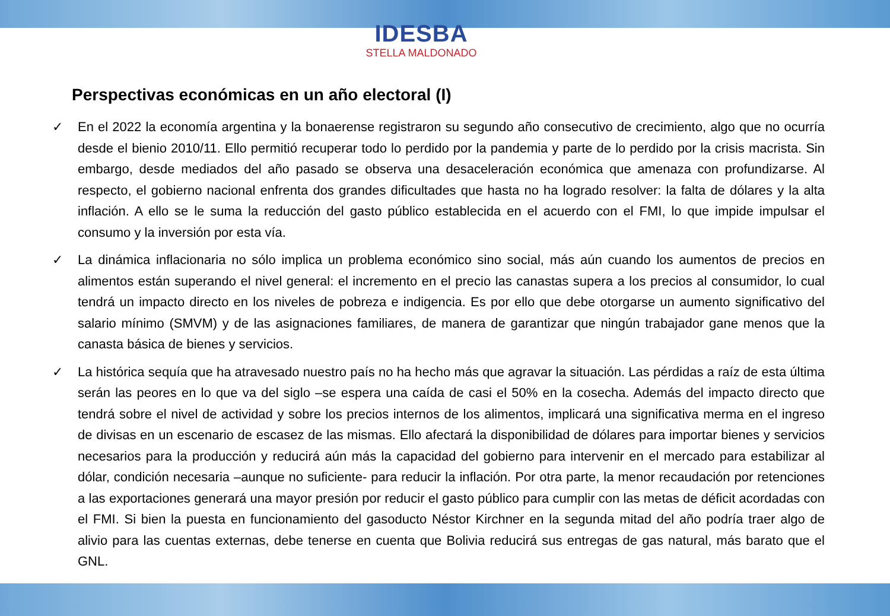IDESBA
STELLA MALDONADO
Perspectivas económicas en un año electoral (I)
✓ En el 2022 la economía argentina y la bonaerense registraron su segundo año consecutivo de crecimiento, algo que no ocurría desde el bienio 2010/11. Ello permitió recuperar todo lo perdido por la pandemia y parte de lo perdido por la crisis macrista. Sin embargo, desde mediados del año pasado se observa una desaceleración económica que amenaza con profundizarse. Al respecto, el gobierno nacional enfrenta dos grandes dificultades que hasta no ha logrado resolver: la falta de dólares y la alta inflación. A ello se le suma la reducción del gasto público establecida en el acuerdo con el FMI, lo que impide impulsar el consumo y la inversión por esta vía.
✓ La dinámica inflacionaria no sólo implica un problema económico sino social, más aún cuando los aumentos de precios en alimentos están superando el nivel general: el incremento en el precio las canastas supera a los precios al consumidor, lo cual tendrá un impacto directo en los niveles de pobreza e indigencia. Es por ello que debe otorgarse un aumento significativo del salario mínimo (SMVM) y de las asignaciones familiares, de manera de garantizar que ningún trabajador gane menos que la canasta básica de bienes y servicios.
✓ La histórica sequía que ha atravesado nuestro país no ha hecho más que agravar la situación. Las pérdidas a raíz de esta última serán las peores en lo que va del siglo –se espera una caída de casi el 50% en la cosecha. Además del impacto directo que tendrá sobre el nivel de actividad y sobre los precios internos de los alimentos, implicará una significativa merma en el ingreso de divisas en un escenario de escasez de las mismas. Ello afectará la disponibilidad de dólares para importar bienes y servicios necesarios para la producción y reducirá aún más la capacidad del gobierno para intervenir en el mercado para estabilizar al dólar, condición necesaria –aunque no suficiente- para reducir la inflación. Por otra parte, la menor recaudación por retenciones a las exportaciones generará una mayor presión por reducir el gasto público para cumplir con las metas de déficit acordadas con el FMI. Si bien la puesta en funcionamiento del gasoducto Néstor Kirchner en la segunda mitad del año podría traer algo de alivio para las cuentas externas, debe tenerse en cuenta que Bolivia reducirá sus entregas de gas natural, más barato que el GNL.